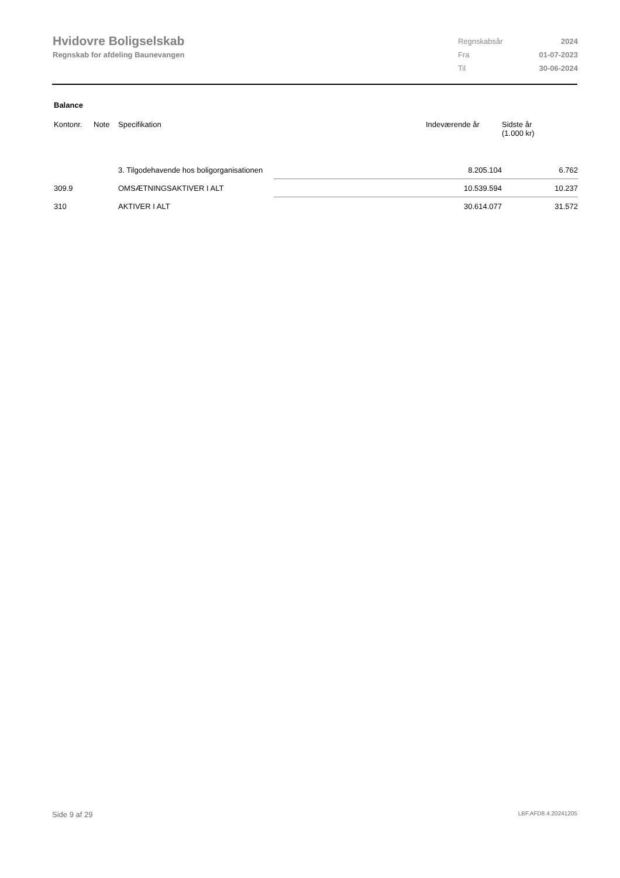Hvidovre Boligselskab
Regnskab for afdeling Baunevangen
| Regnskabsår | 2024 |
| Fra | 01-07-2023 |
| Til | 30-06-2024 |
Balance
| Kontonr. | Note | Specifikation | | Indeværende år | Sidste år (1.000 kr) |
| --- | --- | --- | --- | --- | --- |
| | | 3. Tilgodehavende hos boligorganisationen | | 8.205.104 | 6.762 |
| 309.9 | | OMSÆTNINGSAKTIVER I ALT | | 10.539.594 | 10.237 |
| 310 | | AKTIVER I ALT | | 30.614.077 | 31.572 |
Side 9 af 29 LBF.AFD8.4.20241205